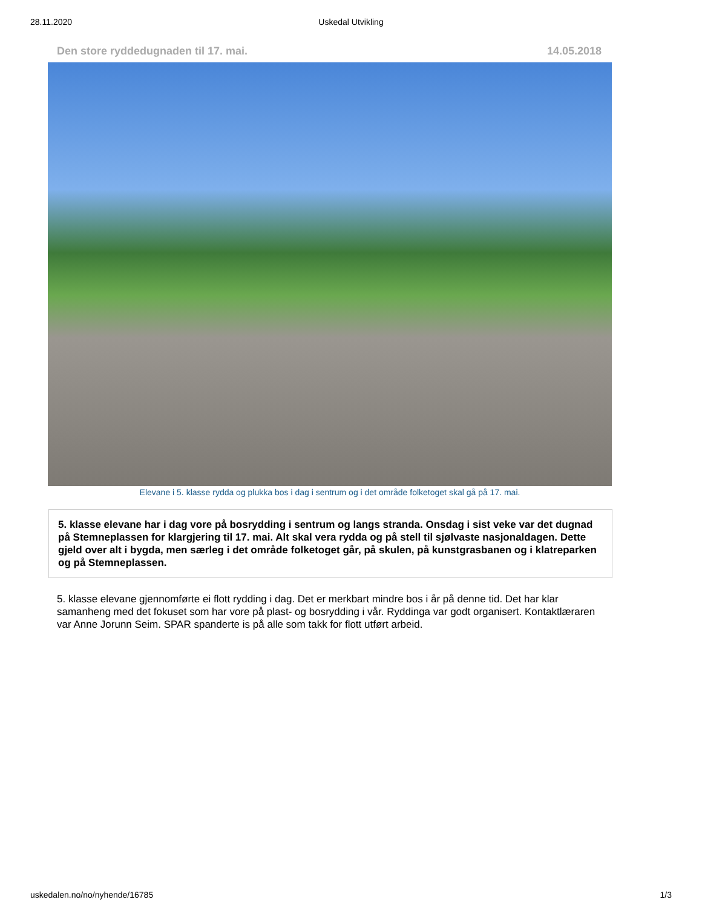28.11.2020 Uskedal Utvikling
Den store ryddedugnaden til 17. mai. 14.05.2018
Elevane i 5. klasse rydda og plukka bos i dag i sentrum og i det område folketoget skal gå på 17. mai.
5. klasse elevane har i dag vore på bosrydding i sentrum og langs stranda. Onsdag i sist veke var det dugnad på Stemneplassen for klargjering til 17. mai. Alt skal vera rydda og på stell til sjølvaste nasjonaldagen. Dette gjeld over alt i bygda, men særleg i det område folketoget går, på skulen, på kunstgrasbanen og i klatreparken og på Stemneplassen.
5. klasse elevane gjennomførte ei flott rydding i dag. Det er merkbart mindre bos i år på denne tid. Det har klar samanheng med det fokuset som har vore på plast- og bosrydding i vår. Ryddinga var godt organisert. Kontaktlæraren var Anne Jorunn Seim. SPAR spanderte is på alle som takk for flott utført arbeid.
uskedalen.no/no/nyhende/16785 1/3